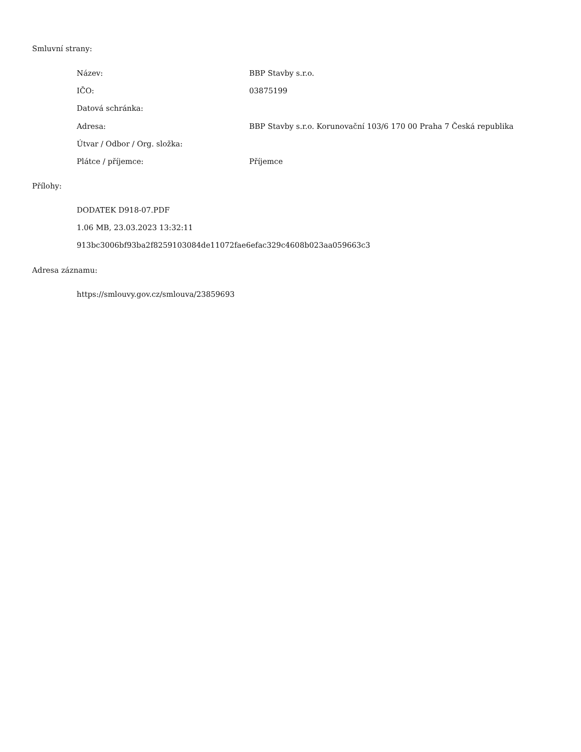Smluvní strany:
| Název: | BBP Stavby s.r.o. |
| IČO: | 03875199 |
| Datová schránka: | |
| Adresa: | BBP Stavby s.r.o. Korunovační 103/6 170 00 Praha 7 Česká republika |
| Útvar / Odbor / Org. složka: | |
| Plátce / příjemce: | Příjemce |
Přílohy:
DODATEK D918-07.PDF
1.06 MB, 23.03.2023 13:32:11
913bc3006bf93ba2f8259103084de11072fae6efac329c4608b023aa059663c3
Adresa záznamu:
https://smlouvy.gov.cz/smlouva/23859693